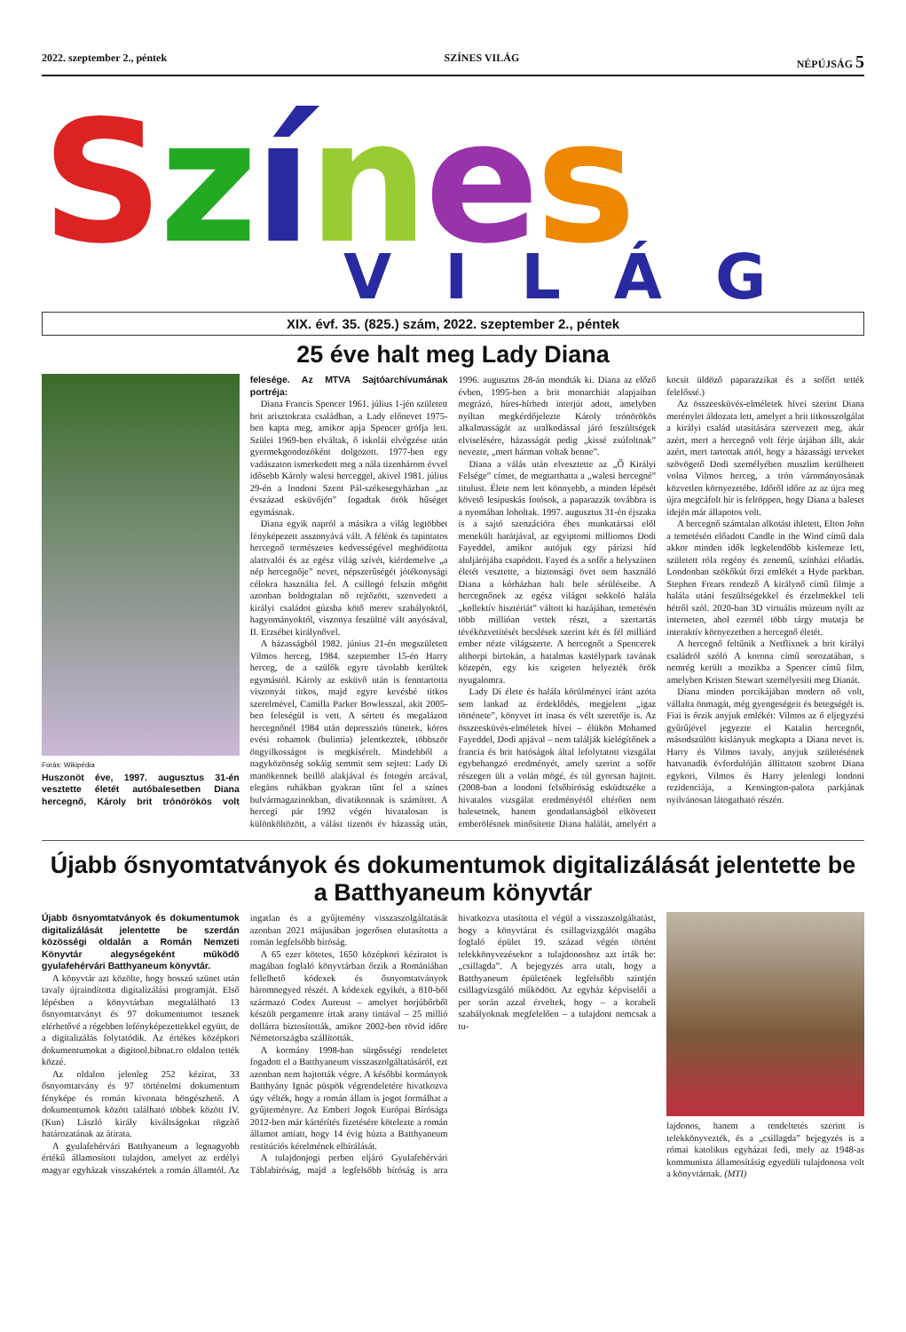2022. szeptember 2., péntek SZÍNES VILÁG NÉPÚJSÁG 5
Színes
VILÁG
XIX. évf. 35. (825.) szám, 2022. szeptember 2., péntek
25 éve halt meg Lady Diana
Forás: Wikipédia
Huszonöt éve, 1997. augusztus 31-én vesztette életét autóbalesetben Diana hercegnő, Károly brit trónörökös volt felesége. Az MTVA Sajtóarchívumának portréja:
Diana Francis Spencer 1961. július 1-jén született brit arisztokrata családban, a Lady előnevet 1975-ben kapta meg, amikor apja Spencer grófja lett. Szülei 1969-ben elváltak, ő iskolái elvégzése után gyermekgondozóként dolgozott. 1977-ben egy vadászaton ismerkedett meg a nála tizenhárom évvel idősebb Károly walesi herceggel, akivel 1981. július 29-én a londoni Szent Pál-székesegyházban „az évszázad esküvőjén” fogadtak örök hűséget egymásnak.
Diana egyik napról a másikra a világ legtöbbet fényképezett asszonyává vált. A félénk és tapintatos hercegnő természetes kedvességével meghódította alattvalói és az egész világ szívét, kiérdemelve „a nép hercegnője” nevet, népszerűségét jótékonysági célokra használta fel. A csillogó felszín mögött azonban boldogtalan nő rejtőzött, szenvedett a királyi családot gúzsba kötő merev szabályoktól, hagyományoktól, viszonya feszültté vált anyósával, II. Erzsébet királynővel.
A házasságból 1982. június 21-én megszületett Vilmos herceg, 1984. szeptember 15-én Harry herceg, de a szülők egyre távolabb kerültek egymástól. Károly az esküvő után is fenntartotta viszonyát titkos, majd egyre kevésbé titkos szerelmével, Camilla Parker Bowlesszal, akit 2005-ben feleségül is vett. A sértett és megalázott hercegnőnél 1984 után depressziós tünetek, kóros evési rohamok (bulimia) jelentkeztek, többször öngyilkosságot is megkísérelt. Mindebből a nagyközönség sokáig semmit sem sejtett: Lady Di manökennek beillő alakjával és fotogén arcával, elegáns ruhákban gyakran tűnt fel a színes bulvármagazinokban, divatikonnak is számított. A hercegi pár 1992 végén hivatalosan is különköltözött, a válást tizenöt év házasság után, 1996. augusztus 28-án mondták ki. Diana az előző évben, 1995-ben a brit monarchiát alapjaiban megrázó, híres-hírhedt interjút adott, amelyben nyíltan megkérdőjelezte Károly trónörökös alkalmasságát az uralkodással járó feszültségek elviselésére, házasságát pedig „kissé zsúfoltnak” nevezte, „mert hárman voltak benne”.
Diana a válás után elvesztette az „Ő Királyi Felsége” címet, de megtarthatta a „walesi hercegné” titulust. Élete nem lett könnyebb, a minden lépését követő lesipuskás fotósok, a paparazzik továbbra is a nyomában loholtak. 1997. augusztus 31-én éjszaka is a sajtó szenzációra éhes munkatársai elől menekült barátjával, az egyiptomi milliomos Dodi Fayeddel, amikor autójuk egy párizsi híd aluljárójába csapódott. Fayed és a sofőr a helyszínen életét vesztette, a biztonsági övet nem használó Diana a kórházban halt bele sérüléseibe. A hercegnőnek az egész világot sokkoló halála „kollektív hisztériát” váltott ki hazájában, temetésén több millióan vettek részt, a szertartás tévéközvetítését becslések szerint két és fél milliárd ember nézte világszerte. A hercegnőt a Spencerek althorpi birtokán, a hatalmas kastélypark tavának közepén, egy kis szigeten helyezték örök nyugalomra.
Lady Di élete és halála körülményei iránt azóta sem lankad az érdeklődés, megjelent „igaz története”, könyvet írt inasa és vélt szeretője is. Az összeesküvés-elméletek hívei – élükön Mohamed Fayeddel, Dodi apjával – nem találják kielégítőnek a francia és brit hatóságok által lefolytatott vizsgálat egybehangzó eredményét, amely szerint a sofőr részegen ült a volán mögé, és túl gyorsan hajtott. (2008-ban a londoni felsőbíróság esküdtszéke a hivatalos vizsgálat eredményétől eltérően nem balesetnek, hanem gondatlanságból elkövetett emberölésnek minősítette Diana halálát, amelyért a kocsit üldöző paparazzikat és a sofőrt tették felelőssé.)
Az összeesküvés-elméletek hívei szerint Diana merénylet áldozata lett, amelyet a brit titkosszolgálat a királyi család utasítására szervezett meg, akár azért, mert a hercegnő volt férje útjában állt, akár azért, mert tartottak attól, hogy a házassági terveket szövögető Dodi személyében muszlim kerülhetett volna Vilmos herceg, a trón várományosának közvetlen környezetébe. Időről időre az az újra meg újra megcáfolt hír is felröppen, hogy Diana a baleset idején már állapotos volt.
A hercegnő számtalan alkotást ihletett, Elton John a temetésén előadott Candle in the Wind című dala akkor minden idők legkelendőbb kislemeze lett, született róla regény és zenemű, színházi előadás. Londonban szökőkút őrzi emlékét a Hyde parkban. Stephen Frears rendező A királynő című filmje a halála utáni feszültségekkel és érzelmekkel teli hétről szól. 2020-ban 3D virtuális múzeum nyílt az interneten, ahol ezernél több tárgy mutatja be interaktív környezetben a hercegnő életét.
A hercegnő feltűnik a Netflixnek a brit királyi családról szóló A korona című sorozatában, s nemrég került a mozikba a Spencer című film, amelyben Kristen Stewart személyesíti meg Dianát.
Diana minden porcikájában modern nő volt, vállalta önmagát, még gyengeségeit és betegségét is. Fiai is őrzik anyjuk emlékét: Vilmos az ő eljegyzési gyűrűjével jegyezte el Katalin hercegnőt, másodszülött kislányuk megkapta a Diana nevet is. Harry és Vilmos tavaly, anyjuk születésének hatvanadik évfordulóján állíttatott szobrot Diana egykori, Vilmos és Harry jelenlegi londoni rezidenciája, a Kensington-palota parkjának nyilvánosan látogatható részén.
Újabb ősnyomtatványok és dokumentumok digitalizálását jelentette be a Batthyaneum könyvtár
Újabb ősnyomtatványok és dokumentumok digitalizálását jelentette be szerdán közösségi oldalán a Román Nemzeti Könyvtár alegységeként működő gyulafehérvári Batthyaneum könyvtár.
A könyvtár azt közölte, hogy hosszú szünet után tavaly újraindította digitalizálási programját. Első lépésben a könyvtárban megtalálható 13 ősnyomtatványt és 97 dokumentumot tesznek elérhetővé a régebben lefényképezettekkel együtt, de a digitalizálás folytatódik. Az értékes középkori dokumentumokat a digitool.bibnat.ro oldalon tették közzé.
Az oldalon jelenleg 252 kézirat, 33 ősnyomtatvány és 97 történelmi dokumentum fényképe és román kivonata böngészhető. A dokumentumok között található többek között IV. (Kun) László király kiváltságokat rögzítő határozatának az átirata.
A gyulafehérvári Batthyaneum a legnagyobb értékű államosított tulajdon, amelyet az erdélyi magyar egyházak visszakértek a román államtól. Az ingatlan és a gyűjtemény visszaszolgáltatását azonban 2021 májusában jogerősen elutasította a román legfelsőbb bíróság.
A 65 ezer kötetes, 1650 középkori kéziratot is magában foglaló könyvtárban őrzik a Romániában fellelhető kódexek és ősnyomtatványok háromnegyed részét. A kódexek egyikét, a 810-ből származó Codex Aureust – amelyet borjúbőrből készült pergamenre írtak arany tintával – 25 millió dollárra biztosították, amikor 2002-ben rövid időre Németországba szállították.
A kormány 1998-ban sürgősségi rendeletet fogadott el a Batthyaneum visszaszolgáltatásáról, ezt azonban nem hajtották végre. A későbbi kormányok Batthyány Ignác püspök végrendeletére hivatkozva úgy vélték, hogy a román állam is jogot formálhat a gyűjteményre. Az Emberi Jogok Európai Bírósága 2012-ben már kártérítés fizetésére kötelezte a román államot amiatt, hogy 14 évig húzta a Batthyaneum restitúciós kérelmének elbírálását.
A tulajdonjogi perben eljáró Gyulafehérvári Táblabíróság, majd a legfelsőbb bíróság is arra hivatkozva utasította el végül a visszaszolgáltatást, hogy a könyvtárat és csillagvizsgálót magába foglaló épület 19. század végén történt telekkönyvezésekor a tulajdonoshoz azt írták be: „csillagda”. A bejegyzés arra utalt, hogy a Batthyaneum épületének legfelsőbb szintjén csillagvizsgáló működött. Az egyház képviselői a per során azzal érveltek, hogy – a korabeli szabályoknak megfelelően – a tulajdont nemcsak a tu-
lajdonos, hanem a rendeltetés szerint is telekkönyvezték, és a „csillagda” bejegyzés is a római katolikus egyházat fedi, mely az 1948-as kommunista államosításig egyedüli tulajdonosa volt a könyvtárnak. (MTI)